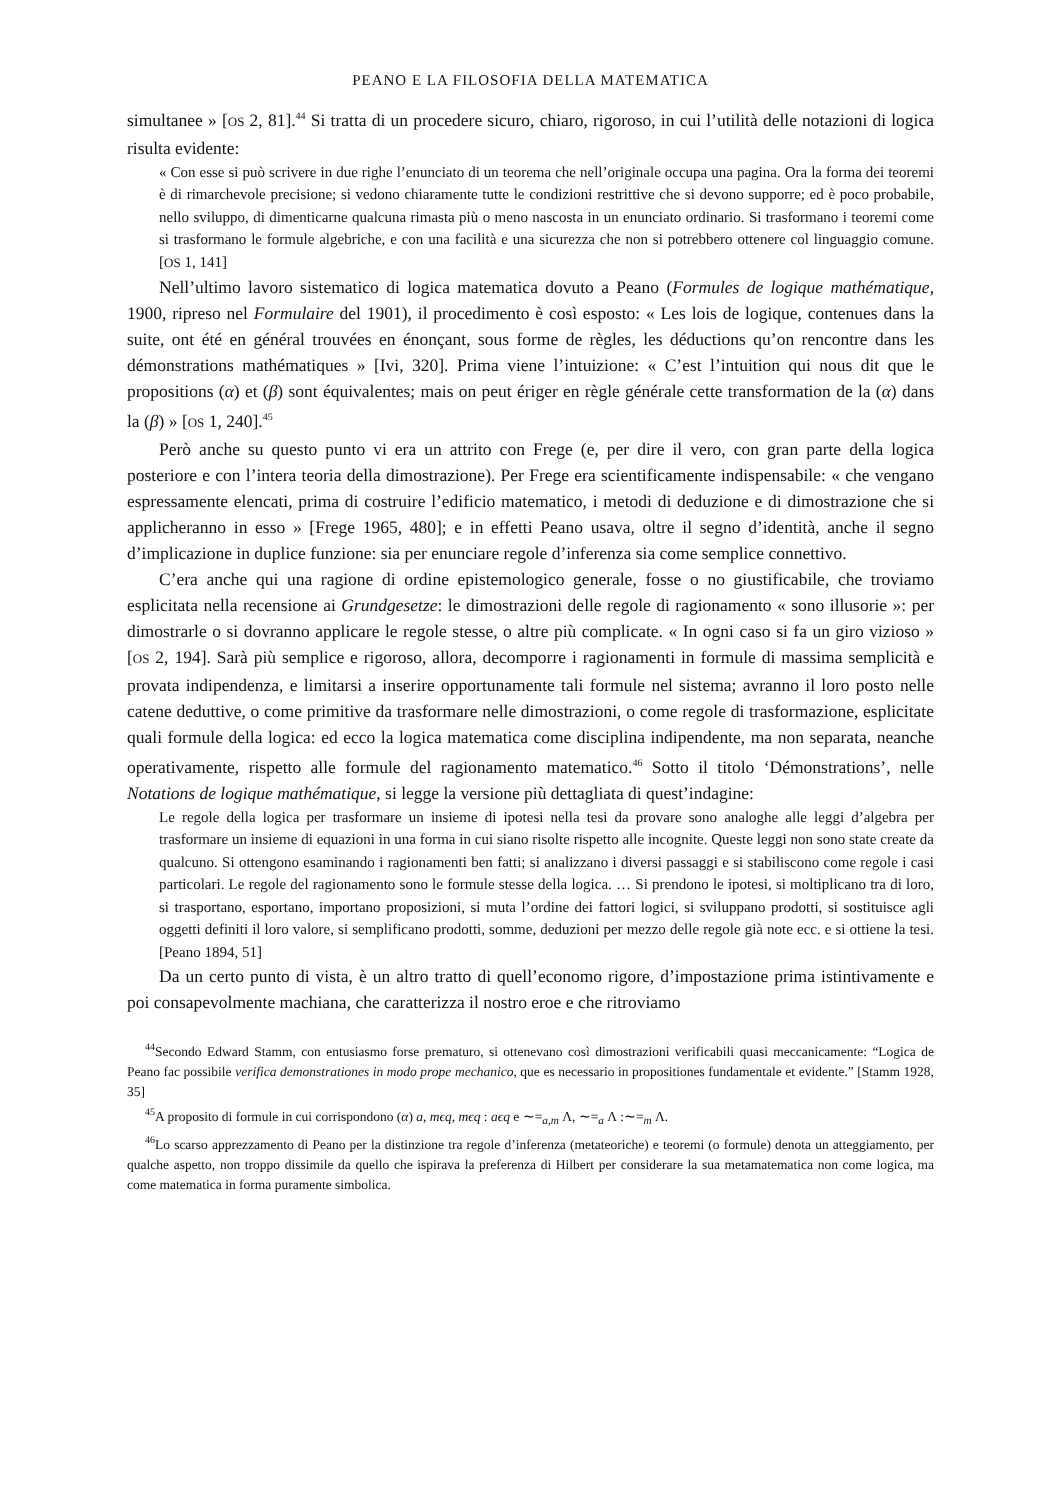PEANO E LA FILOSOFIA DELLA MATEMATICA
simultanee » [OS 2, 81].<sup>44</sup> Si tratta di un procedere sicuro, chiaro, rigoroso, in cui l’utilità delle notazioni di logica risulta evidente:
« Con esse si può scrivere in due righe l’enunciato di un teorema che nell’originale occupa una pagina. Ora la forma dei teoremi è di rimarchevole precisione; si vedono chiaramente tutte le condizioni restrittive che si devono supporre; ed è poco probabile, nello sviluppo, di dimenticarne qualcuna rimasta più o meno nascosta in un enunciato ordinario. Si trasformano i teoremi come si trasformano le formule algebriche, e con una facilità e una sicurezza che non si potrebbero ottenere col linguaggio comune. [OS 1, 141]
Nell’ultimo lavoro sistematico di logica matematica dovuto a Peano (Formules de logique mathématique, 1900, ripreso nel Formulaire del 1901), il procedimento è così esposto: « Les lois de logique, contenues dans la suite, ont été en général trouvées en énonçant, sous forme de règles, les déductions qu’on rencontre dans les démonstrations mathématiques » [Ivi, 320]. Prima viene l’intuizione: « C’est l’intuition qui nous dit que le propositions (α) et (β) sont équivalentes; mais on peut ériger en règle générale cette transformation de la (α) dans la (β) » [OS 1, 240].<sup>45</sup>
Però anche su questo punto vi era un attrito con Frege (e, per dire il vero, con gran parte della logica posteriore e con l’intera teoria della dimostrazione). Per Frege era scientificamente indispensabile: « che vengano espressamente elencati, prima di costruire l’edificio matematico, i metodi di deduzione e di dimostrazione che si applicheranno in esso » [Frege 1965, 480]; e in effetti Peano usava, oltre il segno d’identità, anche il segno d’implicazione in duplice funzione: sia per enunciare regole d’inferenza sia come semplice connettivo.
C’era anche qui una ragione di ordine epistemologico generale, fosse o no giustificabile, che troviamo esplicitata nella recensione ai Grundgesetze: le dimostrazioni delle regole di ragionamento « sono illusorie »: per dimostrarle o si dovranno applicare le regole stesse, o altre più complicate. « In ogni caso si fa un giro vizioso » [OS 2, 194]. Sarà più semplice e rigoroso, allora, decomporre i ragionamenti in formule di massima semplicità e provata indipendenza, e limitarsi a inserire opportunamente tali formule nel sistema; avranno il loro posto nelle catene deduttive, o come primitive da trasformare nelle dimostrazioni, o come regole di trasformazione, esplicitate quali formule della logica: ed ecco la logica matematica come disciplina indipendente, ma non separata, neanche operativamente, rispetto alle formule del ragionamento matematico.<sup>46</sup> Sotto il titolo ‘Démonstrations’, nelle Notations de logique mathématique, si legge la versione più dettagliata di quest’indagine:
Le regole della logica per trasformare un insieme di ipotesi nella tesi da provare sono analoghe alle leggi d’algebra per trasformare un insieme di equazioni in una forma in cui siano risolte rispetto alle incognite. Queste leggi non sono state create da qualcuno. Si ottengono esaminando i ragionamenti ben fatti; si analizzano i diversi passaggi e si stabiliscono come regole i casi particolari. Le regole del ragionamento sono le formule stesse della logica. … Si prendono le ipotesi, si moltiplicano tra di loro, si trasportano, esportano, importano proposizioni, si muta l’ordine dei fattori logici, si sviluppano prodotti, si sostituisce agli oggetti definiti il loro valore, si semplificano prodotti, somme, deduzioni per mezzo delle regole già note ecc. e si ottiene la tesi. [Peano 1894, 51]
Da un certo punto di vista, è un altro tratto di quell’economo rigore, d’impostazione prima istintivamente e poi consapevolmente machiana, che caratterizza il nostro eroe e che ritroviamo
<sup>44</sup> Secondo Edward Stamm, con entusiasmo forse prematuro, si ottenevano così dimostrazioni verificabili quasi meccanicamente: “Logica de Peano fac possibile verifica demonstrationes in modo prope mechanico, que es necessario in propositiones fundamentale et evidente.” [Stamm 1928, 35]
<sup>45</sup> A proposito di formule in cui corrispondono (α) a, mϵq, mϵq : aϵq e ∼=<sub>a,m</sub> Λ, ∼=<sub>a</sub> Λ :∼=<sub>m</sub> Λ.
<sup>46</sup> Lo scarso apprezzamento di Peano per la distinzione tra regole d’inferenza (metateoriche) e teoremi (o formule) denota un atteggiamento, per qualche aspetto, non troppo dissimile da quello che ispirava la preferenza di Hilbert per considerare la sua metamatematica non come logica, ma come matematica in forma puramente simbolica.